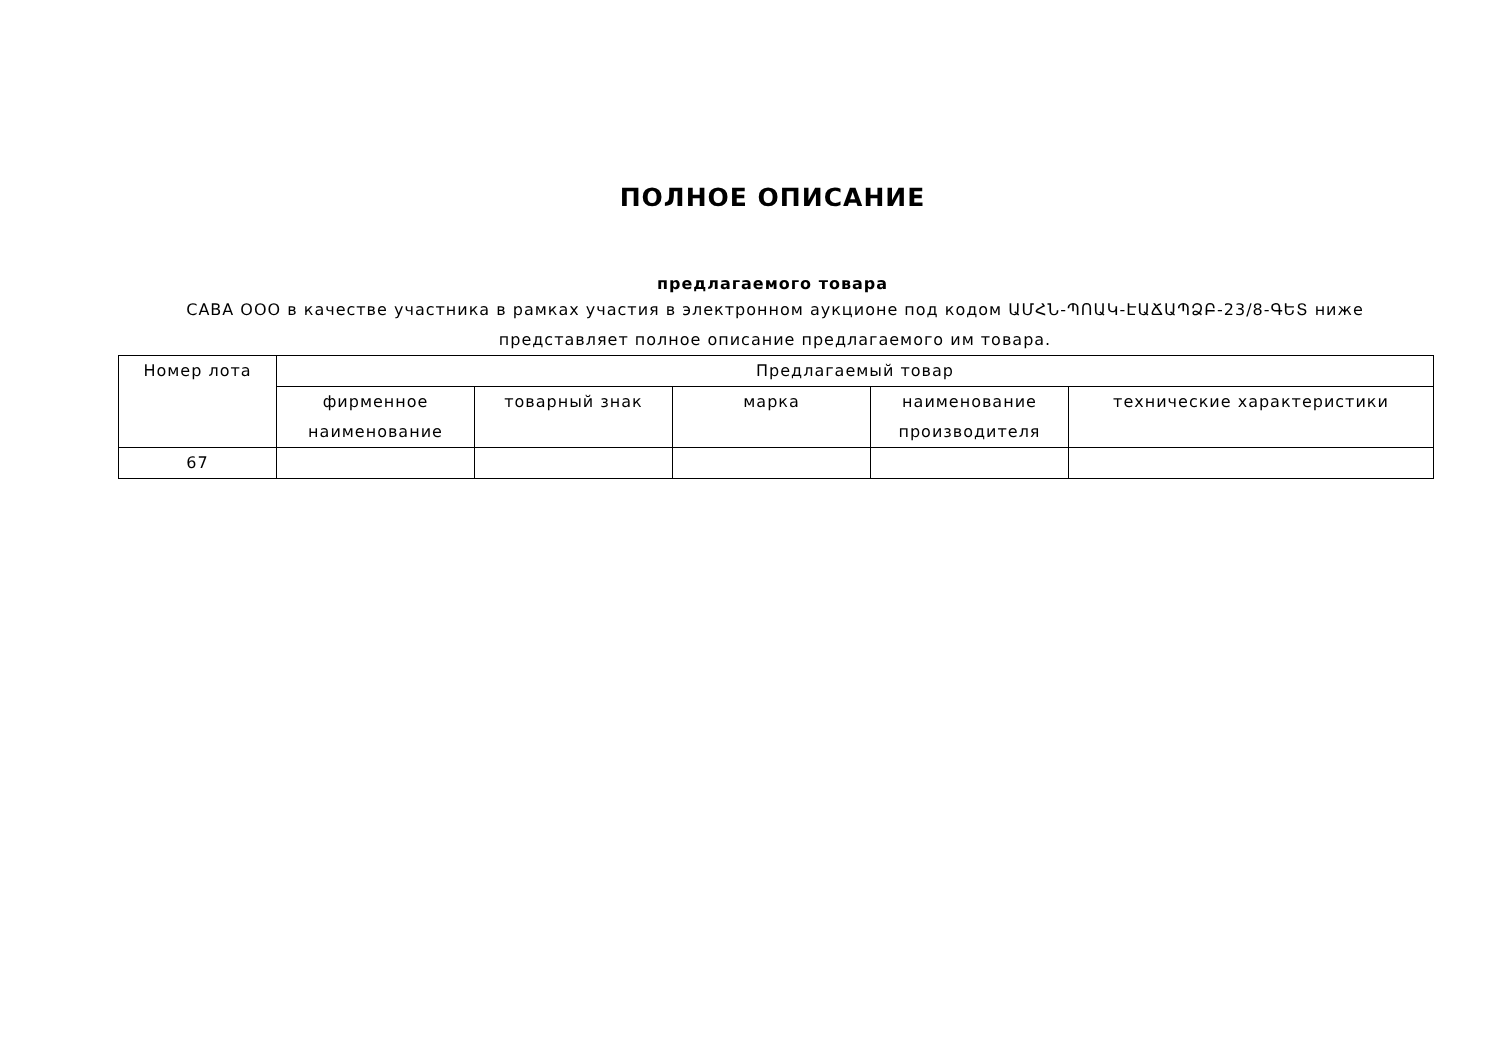ПОЛНОЕ ОПИСАНИЕ
предлагаемого товара
САВА ООО в качестве участника в рамках участия в электронном аукционе под кодом ԱՄՀՆ-ՊՈԱԿ-ԷԱՃԱՊՁԲ-23/8-ԳԵՏ ниже представляет полное описание предлагаемого им товара.
| Номер лота | Предлагаемый товар | | | | |
| --- | --- | --- | --- | --- | --- |
| | фирменное наименование | товарный знак | марка | наименование производителя | технические характеристики |
| 67 | | | | | |